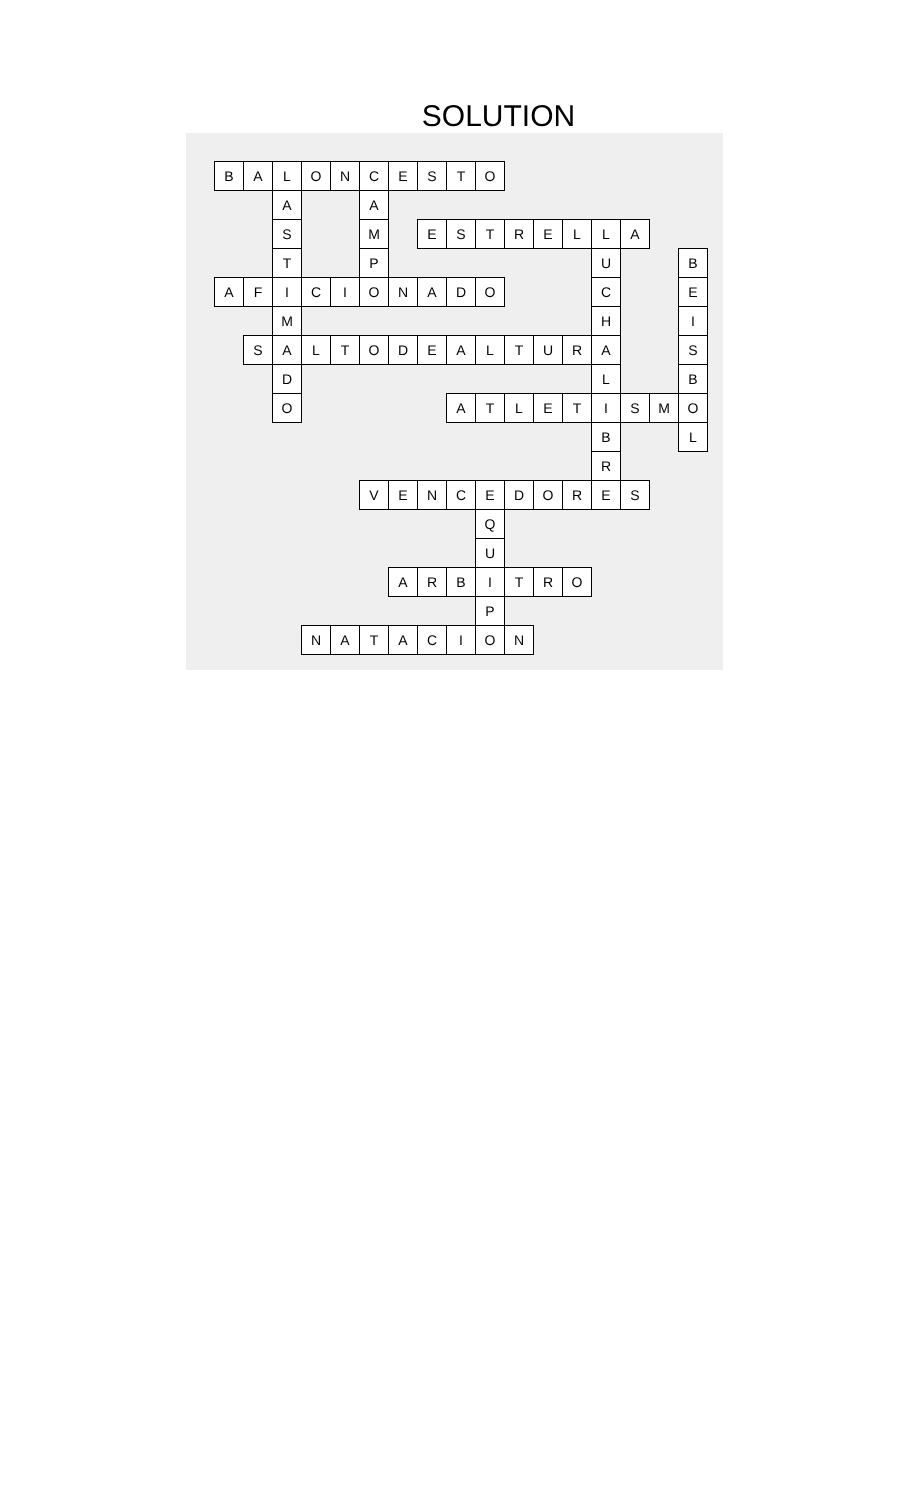SOLUTION
| B | A | L | O | N | C | E | S | T | O | | | | | | | |
| | | A | | | A | | | | | | | | | | | |
| | | S | | | M | | E | S | T | R | E | L | L | A | | |
| | | T | | | P | | | | | | | | U | | | B |
| A | F | I | C | I | O | N | A | D | O | | | | C | | | E |
| | | M | | | | | | | | | | | H | | | I |
| | S | A | L | T | O | D | E | A | L | T | U | R | A | | | S |
| | | D | | | | | | | | | | | L | | | B |
| | | O | | | | | | A | T | L | E | T | I | S | M | O |
| | | | | | | | | | | | | | B | | | L |
| | | | | | | | | | | | | | R | | | |
| | | | | | V | E | N | C | E | D | O | R | E | S | | |
| | | | | | | | | | Q | | | | | | | |
| | | | | | | | | | U | | | | | | | |
| | | | | | | A | R | B | I | T | R | O | | | | |
| | | | | | | | | | P | | | | | | | |
| | | | N | A | T | A | C | I | O | N | | | | | | |